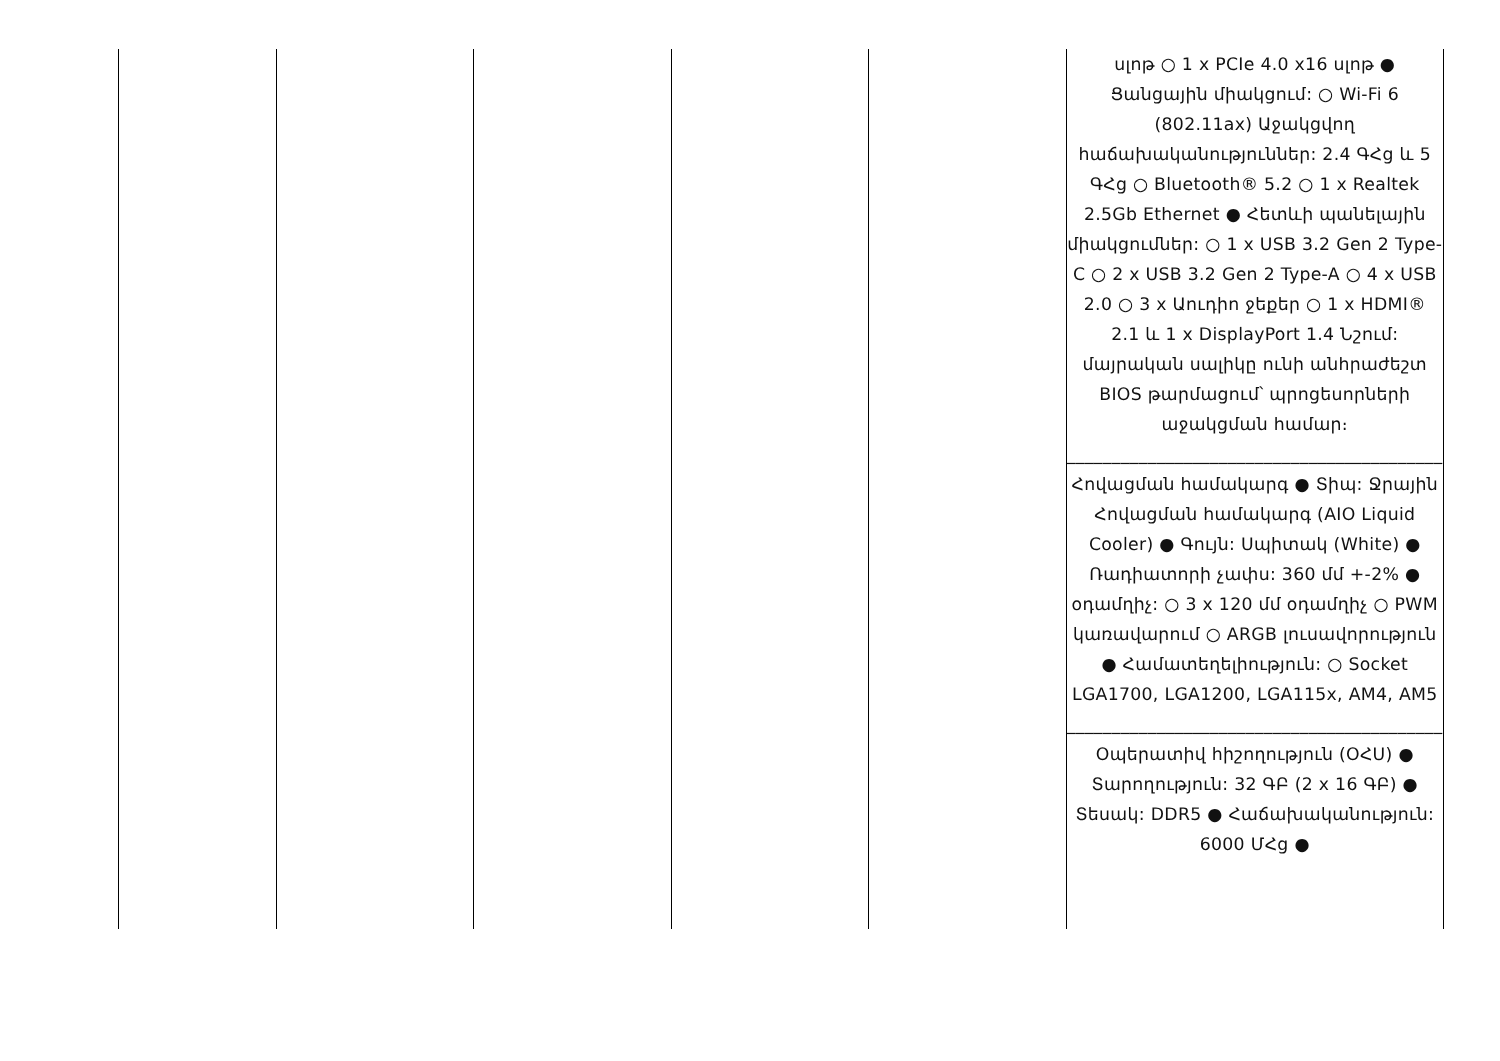| | | | | | սլոթ ○ 1 x PCIe 4.0 x16 սլոթ ● Ցանցային միակցում: ○ Wi-Fi 6 (802.11ax) Աջակցվող հաճախականություններ: 2.4 ԳՀց և 5 ԳՀց ○ Bluetooth® 5.2 ○ 1 x Realtek 2.5Gb Ethernet ● Հետևի պանելային միակցումներ: ○ 1 x USB 3.2 Gen 2 Type-C ○ 2 x USB 3.2 Gen 2 Type-A ○ 4 x USB 2.0 ○ 3 x Աուդիո ջեքեր ○ 1 x HDMI® 2.1 և 1 x DisplayPort 1.4 Նշում: մայրական սալիկը ունի անհրաժեշտ BIOS թարմացում՝ պրոցեսորների աջակցման համար։ __________________________________________ Հովացման համակարգ ● Տիպ: Ջրային Հովացման համակարգ (AIO Liquid Cooler) ● Գույն: Սպիտակ (White) ● Ռադիատորի չափս: 360 մմ +-2% ● օդամղիչ: ○ 3 x 120 մմ օդամղիչ ○ PWM կառավարում ○ ARGB լուսավորություն ● Համատեղելիություն: ○ Socket LGA1700, LGA1200, LGA115x, AM4, AM5 __________________________________________ Օպերատիվ հիշողություն (ՕՀՍ) ● Տարողություն: 32 ԳԲ (2 x 16 ԳԲ) ● Տեսակ: DDR5 ● Հաճախականություն: 6000 ՄՀց ● |